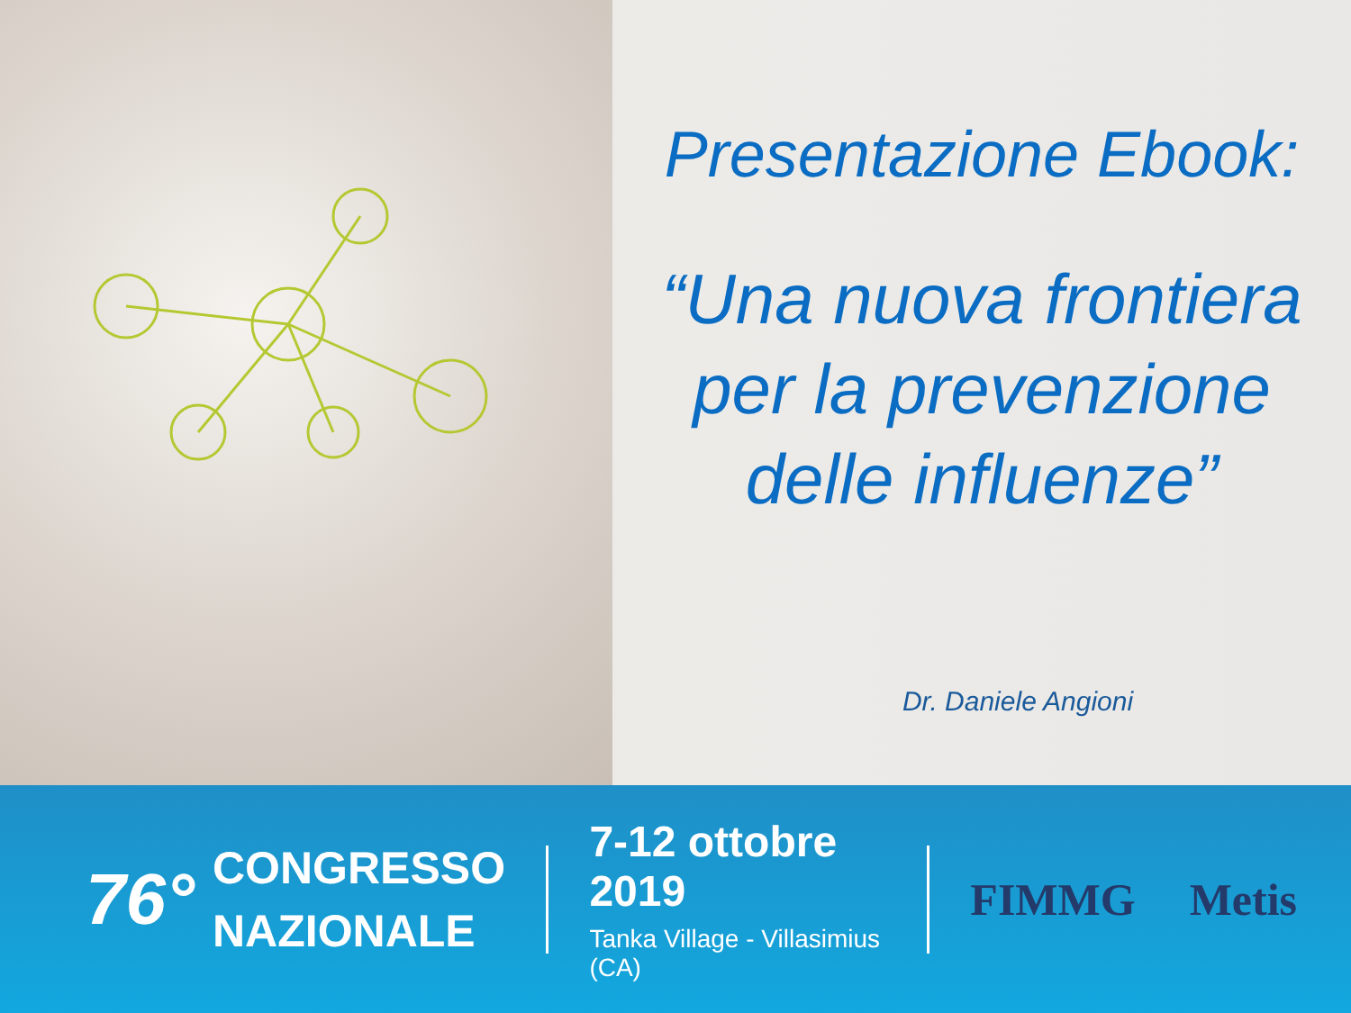Presentazione Ebook:
“Una nuova frontiera
per la prevenzione
delle influenze”
Dr. Daniele Angioni
76°
CONGRESSO
NAZIONALE
7-12 ottobre 2019
Tanka Village - Villasimius (CA)
FIMMG Metis